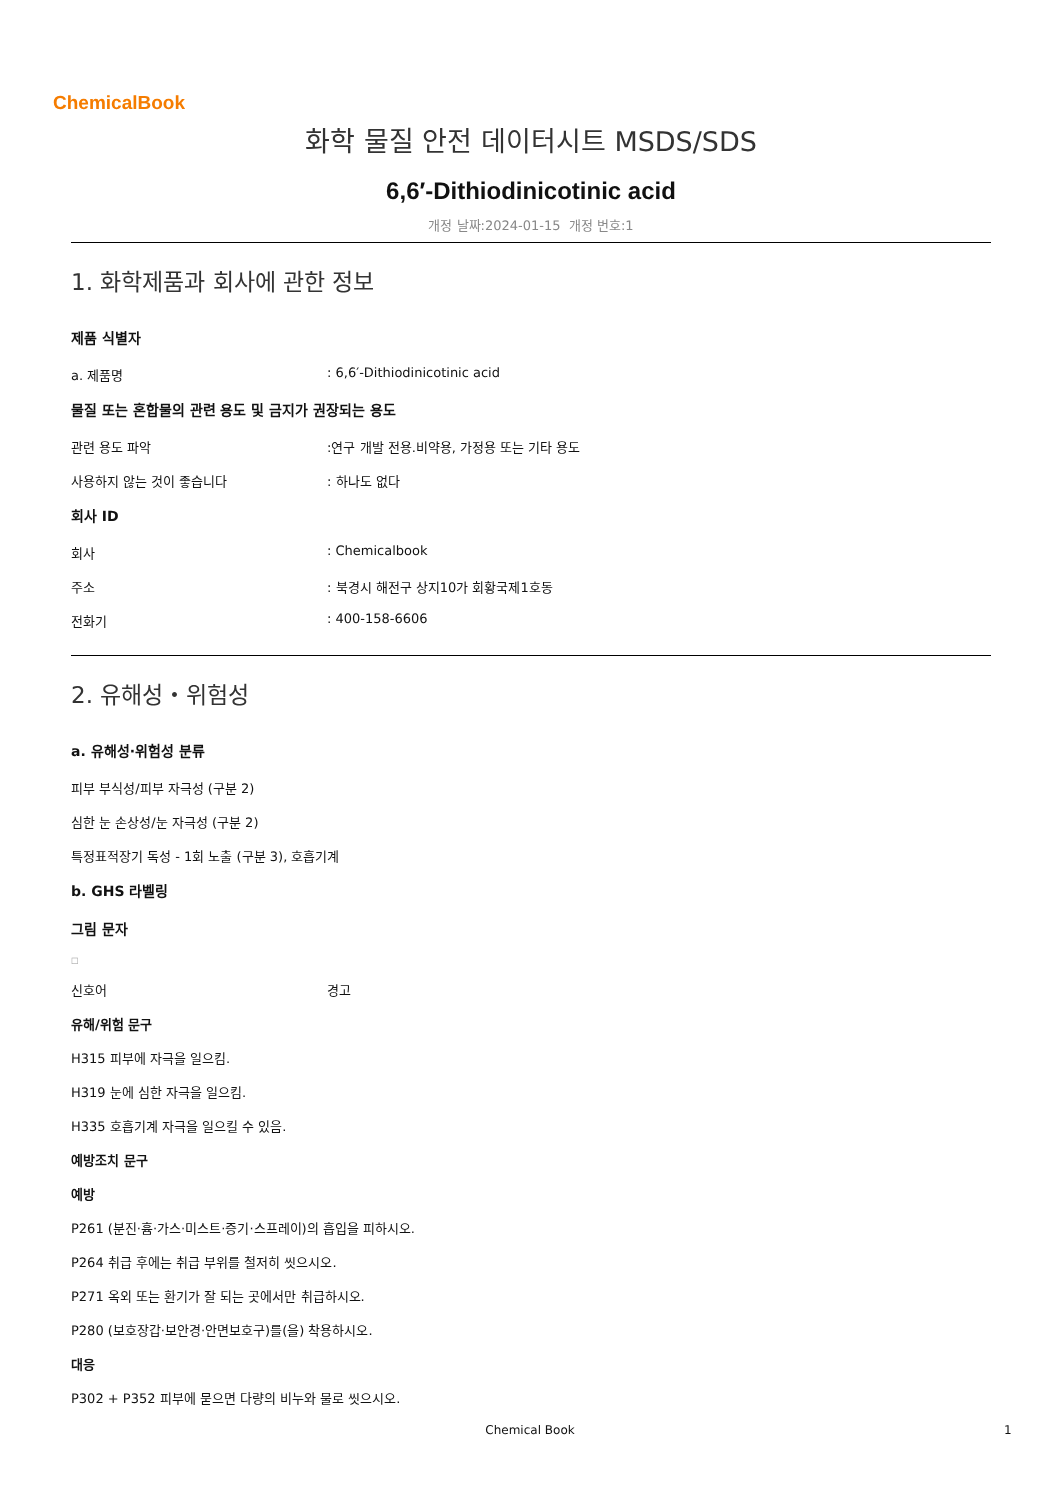ChemicalBook
화학 물질 안전 데이터시트 MSDS/SDS
6,6′-Dithiodinicotinic acid
개정 날짜:2024-01-15 개정 번호:1
1. 화학제품과 회사에 관한 정보
제품 식별자
a. 제품명: 6,6′-Dithiodinicotinic acid
물질 또는 혼합물의 관련 용도 및 금지가 권장되는 용도
관련 용도 파악:연구 개발 전용.비약용, 가정용 또는 기타 용도
사용하지 않는 것이 좋습니다: 하나도 없다
회사 ID
회사: Chemicalbook
주소: 북경시 해전구 상지10가 회황국제1호동
전화기: 400-158-6606
2. 유해성・위험성
a. 유해성·위험성 분류
피부 부식성/피부 자극성 (구분 2)
심한 눈 손상성/눈 자극성 (구분 2)
특정표적장기 독성 - 1회 노출 (구분 3), 호흡기계
b. GHS 라벨링
그림 문자
□
신호어 경고
유해/위험 문구
H315 피부에 자극을 일으킴.
H319 눈에 심한 자극을 일으킴.
H335 호흡기계 자극을 일으킬 수 있음.
예방조치 문구
예방
P261 (분진·흄·가스·미스트·증기·스프레이)의 흡입을 피하시오.
P264 취급 후에는 취급 부위를 철저히 씻으시오.
P271 옥외 또는 환기가 잘 되는 곳에서만 취급하시오.
P280 (보호장갑·보안경·안면보호구)를(을) 착용하시오.
대응
P302 + P352 피부에 묻으면 다량의 비누와 물로 씻으시오.
Chemical Book 1